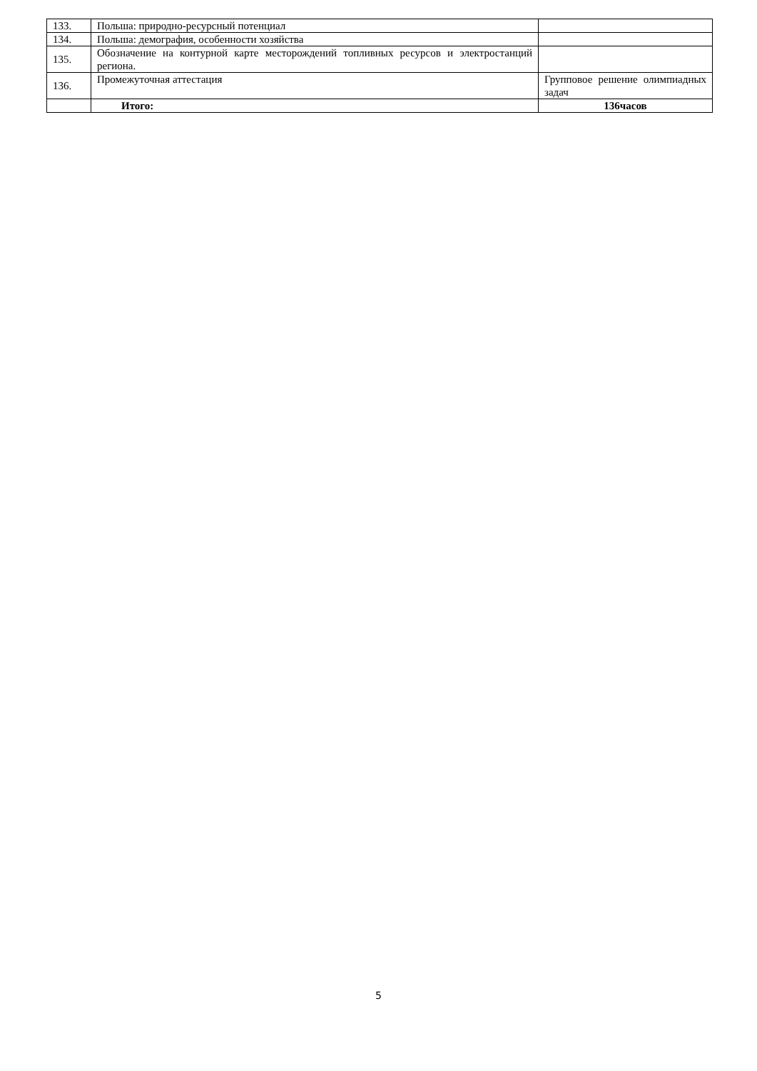| 133. | Польша: природно-ресурсный потенциал | |
| 134. | Польша: демография, особенности хозяйства | |
| 135. | Обозначение на контурной карте месторождений топливных ресурсов и электростанций региона. | |
| 136. | Промежуточная аттестация | Групповое решение олимпиадных задач |
| | Итого: | 136часов |
5